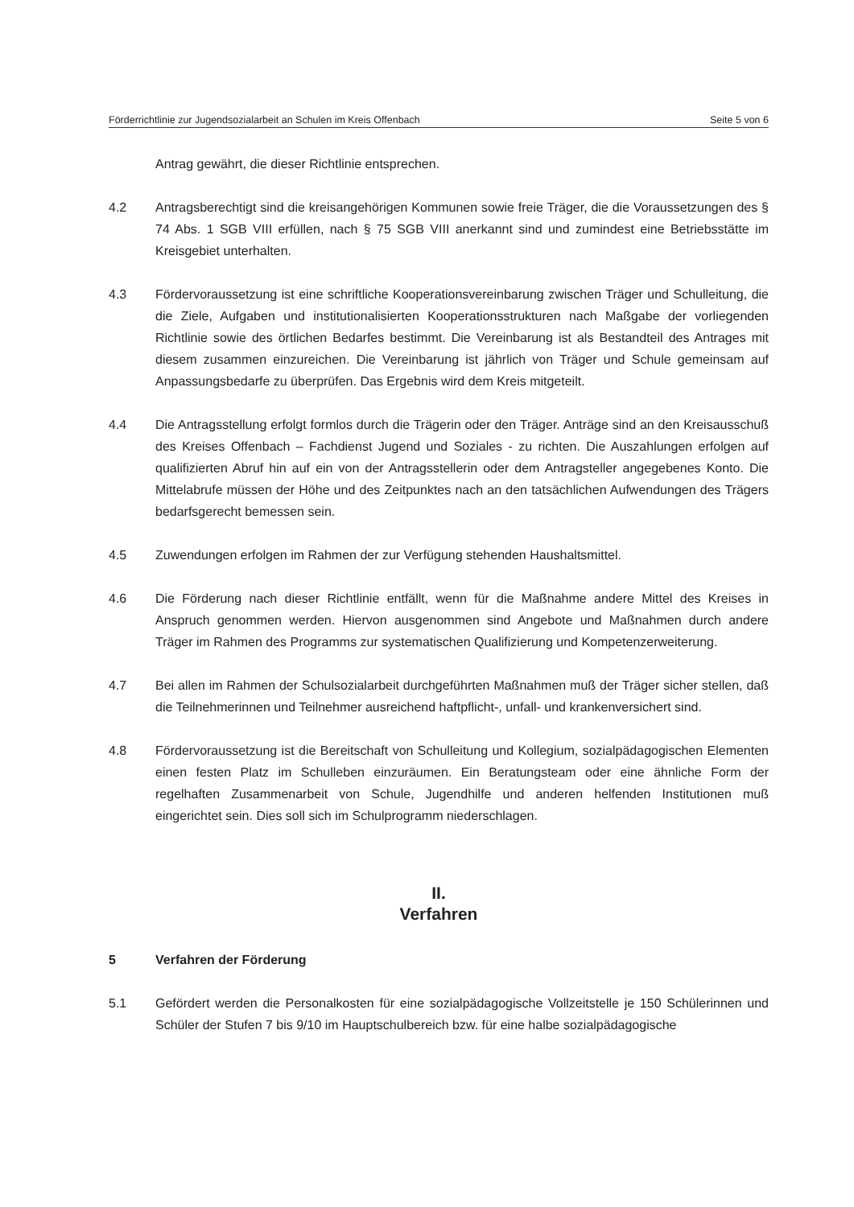Förderrichtlinie zur Jugendsozialarbeit an Schulen im Kreis Offenbach Seite 5 von 6
Antrag gewährt, die dieser Richtlinie entsprechen.
4.2 Antragsberechtigt sind die kreisangehörigen Kommunen sowie freie Träger, die die Voraussetzungen des § 74 Abs. 1 SGB VIII erfüllen, nach § 75 SGB VIII anerkannt sind und zumindest eine Betriebsstätte im Kreisgebiet unterhalten.
4.3 Fördervoraussetzung ist eine schriftliche Kooperationsvereinbarung zwischen Träger und Schulleitung, die die Ziele, Aufgaben und institutionalisierten Kooperationsstrukturen nach Maßgabe der vorliegenden Richtlinie sowie des örtlichen Bedarfes bestimmt. Die Vereinbarung ist als Bestandteil des Antrages mit diesem zusammen einzureichen. Die Vereinbarung ist jährlich von Träger und Schule gemeinsam auf Anpassungsbedarfe zu überprüfen. Das Ergebnis wird dem Kreis mitgeteilt.
4.4 Die Antragsstellung erfolgt formlos durch die Trägerin oder den Träger. Anträge sind an den Kreisausschuß des Kreises Offenbach – Fachdienst Jugend und Soziales - zu richten. Die Auszahlungen erfolgen auf qualifizierten Abruf hin auf ein von der Antragsstellerin oder dem Antragsteller angegebenes Konto. Die Mittelabrufe müssen der Höhe und des Zeitpunktes nach an den tatsächlichen Aufwendungen des Trägers bedarfsgerecht bemessen sein.
4.5 Zuwendungen erfolgen im Rahmen der zur Verfügung stehenden Haushaltsmittel.
4.6 Die Förderung nach dieser Richtlinie entfällt, wenn für die Maßnahme andere Mittel des Kreises in Anspruch genommen werden. Hiervon ausgenommen sind Angebote und Maßnahmen durch andere Träger im Rahmen des Programms zur systematischen Qualifizierung und Kompetenzerweiterung.
4.7 Bei allen im Rahmen der Schulsozialarbeit durchgeführten Maßnahmen muß der Träger sicher stellen, daß die Teilnehmerinnen und Teilnehmer ausreichend haftpflicht-, unfall- und krankenversichert sind.
4.8 Fördervoraussetzung ist die Bereitschaft von Schulleitung und Kollegium, sozialpädagogischen Elementen einen festen Platz im Schulleben einzuräumen. Ein Beratungsteam oder eine ähnliche Form der regelhaften Zusammenarbeit von Schule, Jugendhilfe und anderen helfenden Institutionen muß eingerichtet sein. Dies soll sich im Schulprogramm niederschlagen.
II.
Verfahren
5 Verfahren der Förderung
5.1 Gefördert werden die Personalkosten für eine sozialpädagogische Vollzeitstelle je 150 Schülerinnen und Schüler der Stufen 7 bis 9/10 im Hauptschulbereich bzw. für eine halbe sozialpädagogische